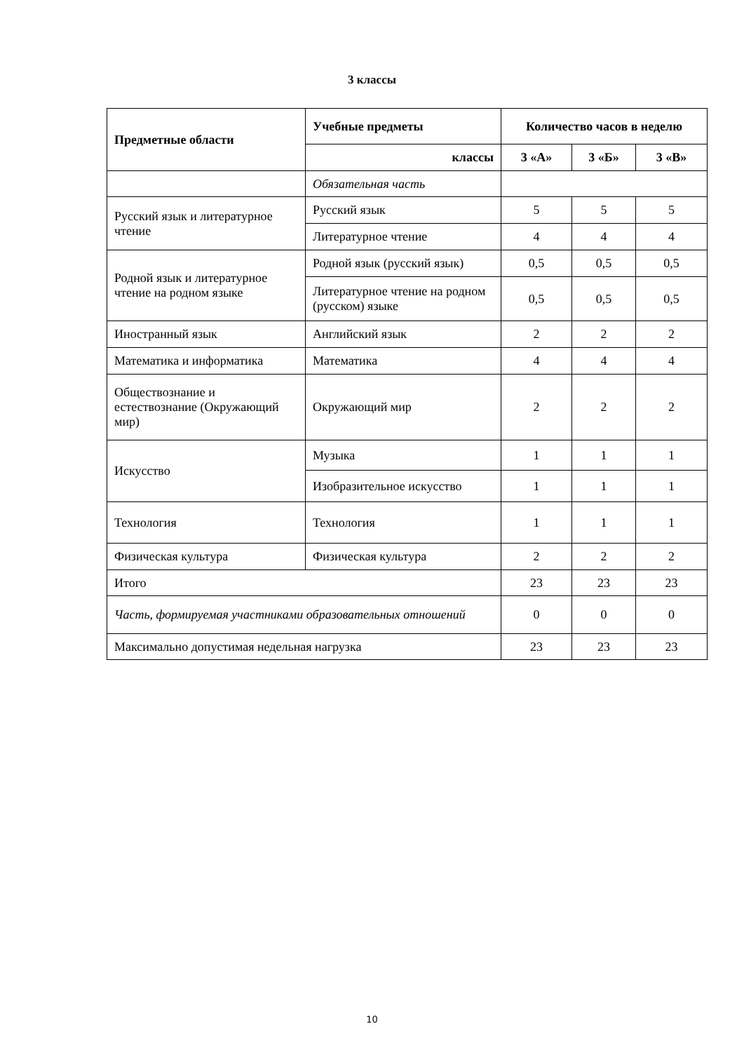3 классы
| Предметные области | Учебные предметы | Количество часов в неделю | | |
| --- | --- | --- | --- | --- |
| | классы | 3 «А» | 3 «Б» | 3 «В» |
| | Обязательная часть | | | |
| Русский язык и литературное чтение | Русский язык | 5 | 5 | 5 |
| | Литературное чтение | 4 | 4 | 4 |
| Родной язык и литературное чтение на родном языке | Родной язык (русский язык) | 0,5 | 0,5 | 0,5 |
| | Литературное чтение на родном (русском) языке | 0,5 | 0,5 | 0,5 |
| Иностранный язык | Английский язык | 2 | 2 | 2 |
| Математика и информатика | Математика | 4 | 4 | 4 |
| Обществознание и естествознание (Окружающий мир) | Окружающий мир | 2 | 2 | 2 |
| Искусство | Музыка | 1 | 1 | 1 |
| | Изобразительное искусство | 1 | 1 | 1 |
| Технология | Технология | 1 | 1 | 1 |
| Физическая культура | Физическая культура | 2 | 2 | 2 |
| Итого | | 23 | 23 | 23 |
| Часть, формируемая участниками образовательных отношений | | 0 | 0 | 0 |
| Максимально допустимая недельная нагрузка | | 23 | 23 | 23 |
10